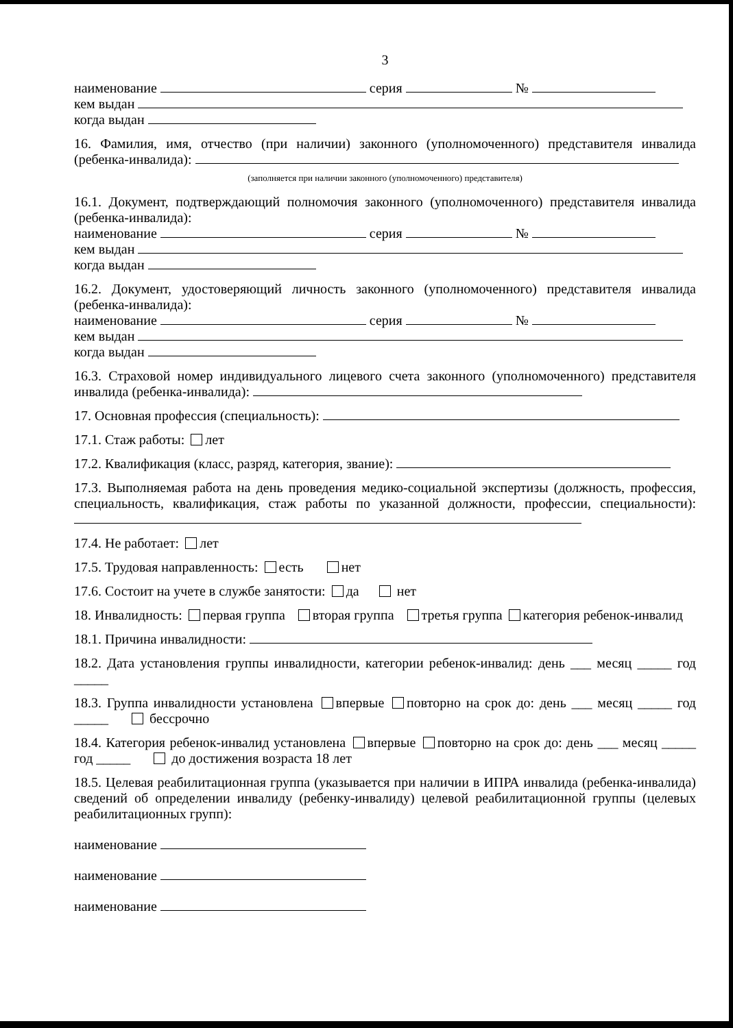3
наименование серия №
кем выдан
когда выдан
16. Фамилия, имя, отчество (при наличии) законного (уполномоченного) представителя инвалида (ребенка-инвалида):
(заполняется при наличии законного (уполномоченного) представителя)
16.1. Документ, подтверждающий полномочия законного (уполномоченного) представителя инвалида (ребенка-инвалида):
наименование серия №
кем выдан
когда выдан
16.2. Документ, удостоверяющий личность законного (уполномоченного) представителя инвалида (ребенка-инвалида):
наименование серия №
кем выдан
когда выдан
16.3. Страховой номер индивидуального лицевого счета законного (уполномоченного) представителя инвалида (ребенка-инвалида):
17. Основная профессия (специальность):
17.1. Стаж работы: лет
17.2. Квалификация (класс, разряд, категория, звание):
17.3. Выполняемая работа на день проведения медико-социальной экспертизы (должность, профессия, специальность, квалификация, стаж работы по указанной должности, профессии, специальности):
17.4. Не работает: лет
17.5. Трудовая направленность: есть нет
17.6. Состоит на учете в службе занятости: да нет
18. Инвалидность: первая группа вторая группа третья группа категория ребенок-инвалид
18.1. Причина инвалидности:
18.2. Дата установления группы инвалидности, категории ребенок-инвалид: день ___ месяц _____ год _____
18.3. Группа инвалидности установлена впервые повторно на срок до: день ___ месяц _____ год _____ бессрочно
18.4. Категория ребенок-инвалид установлена впервые повторно на срок до: день ___ месяц _____ год _____ до достижения возраста 18 лет
18.5. Целевая реабилитационная группа (указывается при наличии в ИПРА инвалида (ребенка-инвалида) сведений об определении инвалиду (ребенку-инвалиду) целевой реабилитационной группы (целевых реабилитационных групп):
наименование
наименование
наименование